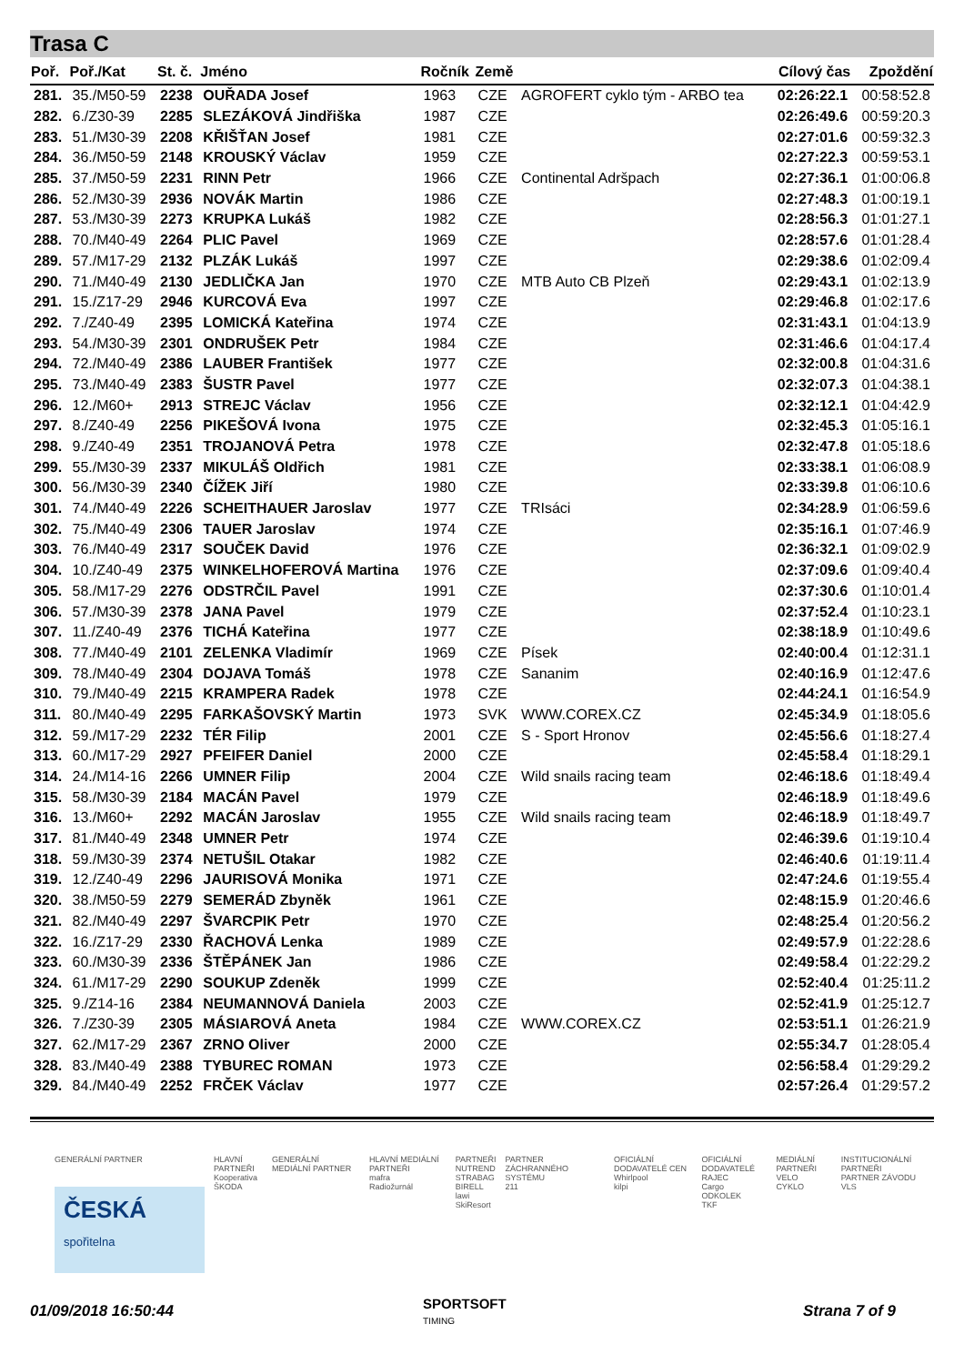Trasa C
| Poř. | Poř./Kat | St. č. | Jméno | Ročník | Země | | Cílový čas | Zpoždění |
| --- | --- | --- | --- | --- | --- | --- | --- | --- |
| 281. | 35./M50-59 | 2238 | OUŘADA Josef | 1963 | CZE | AGROFERT cyklo tým - ARBO tea | 02:26:22.1 | 00:58:52.8 |
| 282. | 6./Z30-39 | 2285 | SLEZÁKOVÁ Jindřiška | 1987 | CZE | | 02:26:49.6 | 00:59:20.3 |
| 283. | 51./M30-39 | 2208 | KŘIŠŤAN Josef | 1981 | CZE | | 02:27:01.6 | 00:59:32.3 |
| 284. | 36./M50-59 | 2148 | KROUSKÝ Václav | 1959 | CZE | | 02:27:22.3 | 00:59:53.1 |
| 285. | 37./M50-59 | 2231 | RINN Petr | 1966 | CZE | Continental Adršpach | 02:27:36.1 | 01:00:06.8 |
| 286. | 52./M30-39 | 2936 | NOVÁK Martin | 1986 | CZE | | 02:27:48.3 | 01:00:19.1 |
| 287. | 53./M30-39 | 2273 | KRUPKA Lukáš | 1982 | CZE | | 02:28:56.3 | 01:01:27.1 |
| 288. | 70./M40-49 | 2264 | PLIC Pavel | 1969 | CZE | | 02:28:57.6 | 01:01:28.4 |
| 289. | 57./M17-29 | 2132 | PLZÁK Lukáš | 1997 | CZE | | 02:29:38.6 | 01:02:09.4 |
| 290. | 71./M40-49 | 2130 | JEDLIČKA Jan | 1970 | CZE | MTB Auto CB Plzeň | 02:29:43.1 | 01:02:13.9 |
| 291. | 15./Z17-29 | 2946 | KURCOVÁ Eva | 1997 | CZE | | 02:29:46.8 | 01:02:17.6 |
| 292. | 7./Z40-49 | 2395 | LOMICKÁ Kateřina | 1974 | CZE | | 02:31:43.1 | 01:04:13.9 |
| 293. | 54./M30-39 | 2301 | ONDRUŠEK Petr | 1984 | CZE | | 02:31:46.6 | 01:04:17.4 |
| 294. | 72./M40-49 | 2386 | LAUBER František | 1977 | CZE | | 02:32:00.8 | 01:04:31.6 |
| 295. | 73./M40-49 | 2383 | ŠUSTR Pavel | 1977 | CZE | | 02:32:07.3 | 01:04:38.1 |
| 296. | 12./M60+ | 2913 | STREJC Václav | 1956 | CZE | | 02:32:12.1 | 01:04:42.9 |
| 297. | 8./Z40-49 | 2256 | PIKEŠOVÁ Ivona | 1975 | CZE | | 02:32:45.3 | 01:05:16.1 |
| 298. | 9./Z40-49 | 2351 | TROJANOVÁ Petra | 1978 | CZE | | 02:32:47.8 | 01:05:18.6 |
| 299. | 55./M30-39 | 2337 | MIKULÁŠ Oldřich | 1981 | CZE | | 02:33:38.1 | 01:06:08.9 |
| 300. | 56./M30-39 | 2340 | ČÍŽEK Jiří | 1980 | CZE | | 02:33:39.8 | 01:06:10.6 |
| 301. | 74./M40-49 | 2226 | SCHEITHAUER Jaroslav | 1977 | CZE | TRIsáci | 02:34:28.9 | 01:06:59.6 |
| 302. | 75./M40-49 | 2306 | TAUER Jaroslav | 1974 | CZE | | 02:35:16.1 | 01:07:46.9 |
| 303. | 76./M40-49 | 2317 | SOUČEK David | 1976 | CZE | | 02:36:32.1 | 01:09:02.9 |
| 304. | 10./Z40-49 | 2375 | WINKELHOFEROVÁ Martina | 1976 | CZE | | 02:37:09.6 | 01:09:40.4 |
| 305. | 58./M17-29 | 2276 | ODSTRČIL Pavel | 1991 | CZE | | 02:37:30.6 | 01:10:01.4 |
| 306. | 57./M30-39 | 2378 | JANA Pavel | 1979 | CZE | | 02:37:52.4 | 01:10:23.1 |
| 307. | 11./Z40-49 | 2376 | TICHÁ Kateřina | 1977 | CZE | | 02:38:18.9 | 01:10:49.6 |
| 308. | 77./M40-49 | 2101 | ZELENKA Vladimír | 1969 | CZE | Písek | 02:40:00.4 | 01:12:31.1 |
| 309. | 78./M40-49 | 2304 | DOJAVA Tomáš | 1978 | CZE | Sananim | 02:40:16.9 | 01:12:47.6 |
| 310. | 79./M40-49 | 2215 | KRAMPERA Radek | 1978 | CZE | | 02:44:24.1 | 01:16:54.9 |
| 311. | 80./M40-49 | 2295 | FARKAŠOVSKÝ Martin | 1973 | SVK | WWW.COREX.CZ | 02:45:34.9 | 01:18:05.6 |
| 312. | 59./M17-29 | 2232 | TÉR Filip | 2001 | CZE | S - Sport Hronov | 02:45:56.6 | 01:18:27.4 |
| 313. | 60./M17-29 | 2927 | PFEIFER Daniel | 2000 | CZE | | 02:45:58.4 | 01:18:29.1 |
| 314. | 24./M14-16 | 2266 | UMNER Filip | 2004 | CZE | Wild snails racing team | 02:46:18.6 | 01:18:49.4 |
| 315. | 58./M30-39 | 2184 | MACÁN Pavel | 1979 | CZE | | 02:46:18.9 | 01:18:49.6 |
| 316. | 13./M60+ | 2292 | MACÁN Jaroslav | 1955 | CZE | Wild snails racing team | 02:46:18.9 | 01:18:49.7 |
| 317. | 81./M40-49 | 2348 | UMNER Petr | 1974 | CZE | | 02:46:39.6 | 01:19:10.4 |
| 318. | 59./M30-39 | 2374 | NETUŠIL Otakar | 1982 | CZE | | 02:46:40.6 | 01:19:11.4 |
| 319. | 12./Z40-49 | 2296 | JAURISOVÁ Monika | 1971 | CZE | | 02:47:24.6 | 01:19:55.4 |
| 320. | 38./M50-59 | 2279 | SEMERÁD Zbyněk | 1961 | CZE | | 02:48:15.9 | 01:20:46.6 |
| 321. | 82./M40-49 | 2297 | ŠVARCPIK Petr | 1970 | CZE | | 02:48:25.4 | 01:20:56.2 |
| 322. | 16./Z17-29 | 2330 | ŘACHOVÁ Lenka | 1989 | CZE | | 02:49:57.9 | 01:22:28.6 |
| 323. | 60./M30-39 | 2336 | ŠTĚPÁNEK Jan | 1986 | CZE | | 02:49:58.4 | 01:22:29.2 |
| 324. | 61./M17-29 | 2290 | SOUKUP Zdeněk | 1999 | CZE | | 02:52:40.4 | 01:25:11.2 |
| 325. | 9./Z14-16 | 2384 | NEUMANNOVÁ Daniela | 2003 | CZE | | 02:52:41.9 | 01:25:12.7 |
| 326. | 7./Z30-39 | 2305 | MÁSIAROVÁ Aneta | 1984 | CZE | WWW.COREX.CZ | 02:53:51.1 | 01:26:21.9 |
| 327. | 62./M17-29 | 2367 | ZRNO Oliver | 2000 | CZE | | 02:55:34.7 | 01:28:05.4 |
| 328. | 83./M40-49 | 2388 | TYBUREC ROMAN | 1973 | CZE | | 02:56:58.4 | 01:29:29.2 |
| 329. | 84./M40-49 | 2252 | FRČEK Václav | 1977 | CZE | | 02:57:26.4 | 01:29:57.2 |
GENERÁLNÍ PARTNER
ČESKÁ
spořitelna
HLAVNÍ PARTNEŘI
Kooperativa
ŠKODA
GENERÁLNÍ MEDIÁLNÍ PARTNER HLAVNÍ MEDIÁLNÍ PARTNEŘI
mafra
Radiožurnál
PARTNEŘI
NUTREND
STRABAG
BIRELL
lawi
SkiResort
PARTNER ZÁCHRANNÉHO SYSTÉMU
211
OFICIÁLNÍ DODAVATELÉ CEN
Whirlpool
kilpi
OFICIÁLNÍ DODAVATELÉ
RAJEC
Cargo
ODKOLEK
TKF
MEDIÁLNÍ PARTNEŘI
VELO
CYKLO
INSTITUCIONÁLNÍ PARTNEŘI
PARTNER ZÁVODU
VLS
01/09/2018 16:50:44
SPORTSOFT
TIMING
Strana 7 of 9